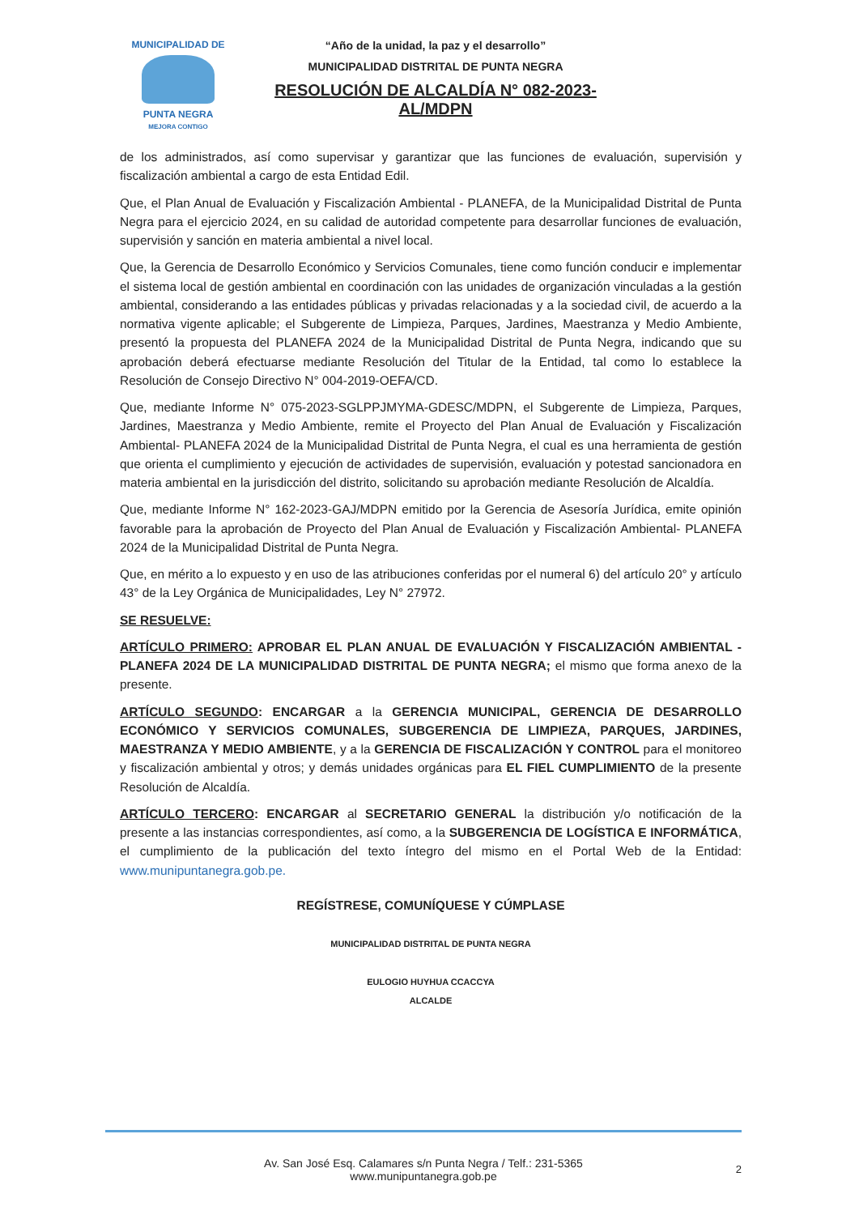MUNICIPALIDAD DE
PUNTA NEGRA
MEJORA CONTIGO
“Año de la unidad, la paz y el desarrollo”
MUNICIPALIDAD DISTRITAL DE PUNTA NEGRA
RESOLUCIÓN DE ALCALDÍA N° 082-2023-AL/MDPN
de los administrados, así como supervisar y garantizar que las funciones de evaluación, supervisión y fiscalización ambiental a cargo de esta Entidad Edil.
Que, el Plan Anual de Evaluación y Fiscalización Ambiental - PLANEFA, de la Municipalidad Distrital de Punta Negra para el ejercicio 2024, en su calidad de autoridad competente para desarrollar funciones de evaluación, supervisión y sanción en materia ambiental a nivel local.
Que, la Gerencia de Desarrollo Económico y Servicios Comunales, tiene como función conducir e implementar el sistema local de gestión ambiental en coordinación con las unidades de organización vinculadas a la gestión ambiental, considerando a las entidades públicas y privadas relacionadas y a la sociedad civil, de acuerdo a la normativa vigente aplicable; el Subgerente de Limpieza, Parques, Jardines, Maestranza y Medio Ambiente, presentó la propuesta del PLANEFA 2024 de la Municipalidad Distrital de Punta Negra, indicando que su aprobación deberá efectuarse mediante Resolución del Titular de la Entidad, tal como lo establece la Resolución de Consejo Directivo N° 004-2019-OEFA/CD.
Que, mediante Informe N° 075-2023-SGLPPJMYMA-GDESC/MDPN, el Subgerente de Limpieza, Parques, Jardines, Maestranza y Medio Ambiente, remite el Proyecto del Plan Anual de Evaluación y Fiscalización Ambiental- PLANEFA 2024 de la Municipalidad Distrital de Punta Negra, el cual es una herramienta de gestión que orienta el cumplimiento y ejecución de actividades de supervisión, evaluación y potestad sancionadora en materia ambiental en la jurisdicción del distrito, solicitando su aprobación mediante Resolución de Alcaldía.
Que, mediante Informe N° 162-2023-GAJ/MDPN emitido por la Gerencia de Asesoría Jurídica, emite opinión favorable para la aprobación de Proyecto del Plan Anual de Evaluación y Fiscalización Ambiental- PLANEFA 2024 de la Municipalidad Distrital de Punta Negra.
Que, en mérito a lo expuesto y en uso de las atribuciones conferidas por el numeral 6) del artículo 20° y artículo 43° de la Ley Orgánica de Municipalidades, Ley N° 27972.
SE RESUELVE:
ARTÍCULO PRIMERO: APROBAR EL PLAN ANUAL DE EVALUACIÓN Y FISCALIZACIÓN AMBIENTAL - PLANEFA 2024 DE LA MUNICIPALIDAD DISTRITAL DE PUNTA NEGRA; el mismo que forma anexo de la presente.
ARTÍCULO SEGUNDO: ENCARGAR a la GERENCIA MUNICIPAL, GERENCIA DE DESARROLLO ECONÓMICO Y SERVICIOS COMUNALES, SUBGERENCIA DE LIMPIEZA, PARQUES, JARDINES, MAESTRANZA Y MEDIO AMBIENTE, y a la GERENCIA DE FISCALIZACIÓN Y CONTROL para el monitoreo y fiscalización ambiental y otros; y demás unidades orgánicas para EL FIEL CUMPLIMIENTO de la presente Resolución de Alcaldía.
ARTÍCULO TERCERO: ENCARGAR al SECRETARIO GENERAL la distribución y/o notificación de la presente a las instancias correspondientes, así como, a la SUBGERENCIA DE LOGÍSTICA E INFORMÁTICA, el cumplimiento de la publicación del texto íntegro del mismo en el Portal Web de la Entidad: www.munipuntanegra.gob.pe.
REGÍSTRESE, COMUNÍQUESE Y CÚMPLASE
MUNICIPALIDAD DISTRITAL DE PUNTA NEGRA
EULOGIO HUYHUA CCACCYA
ALCALDE
Av. San José Esq. Calamares s/n Punta Negra / Telf.: 231-5365
www.munipuntanegra.gob.pe
2